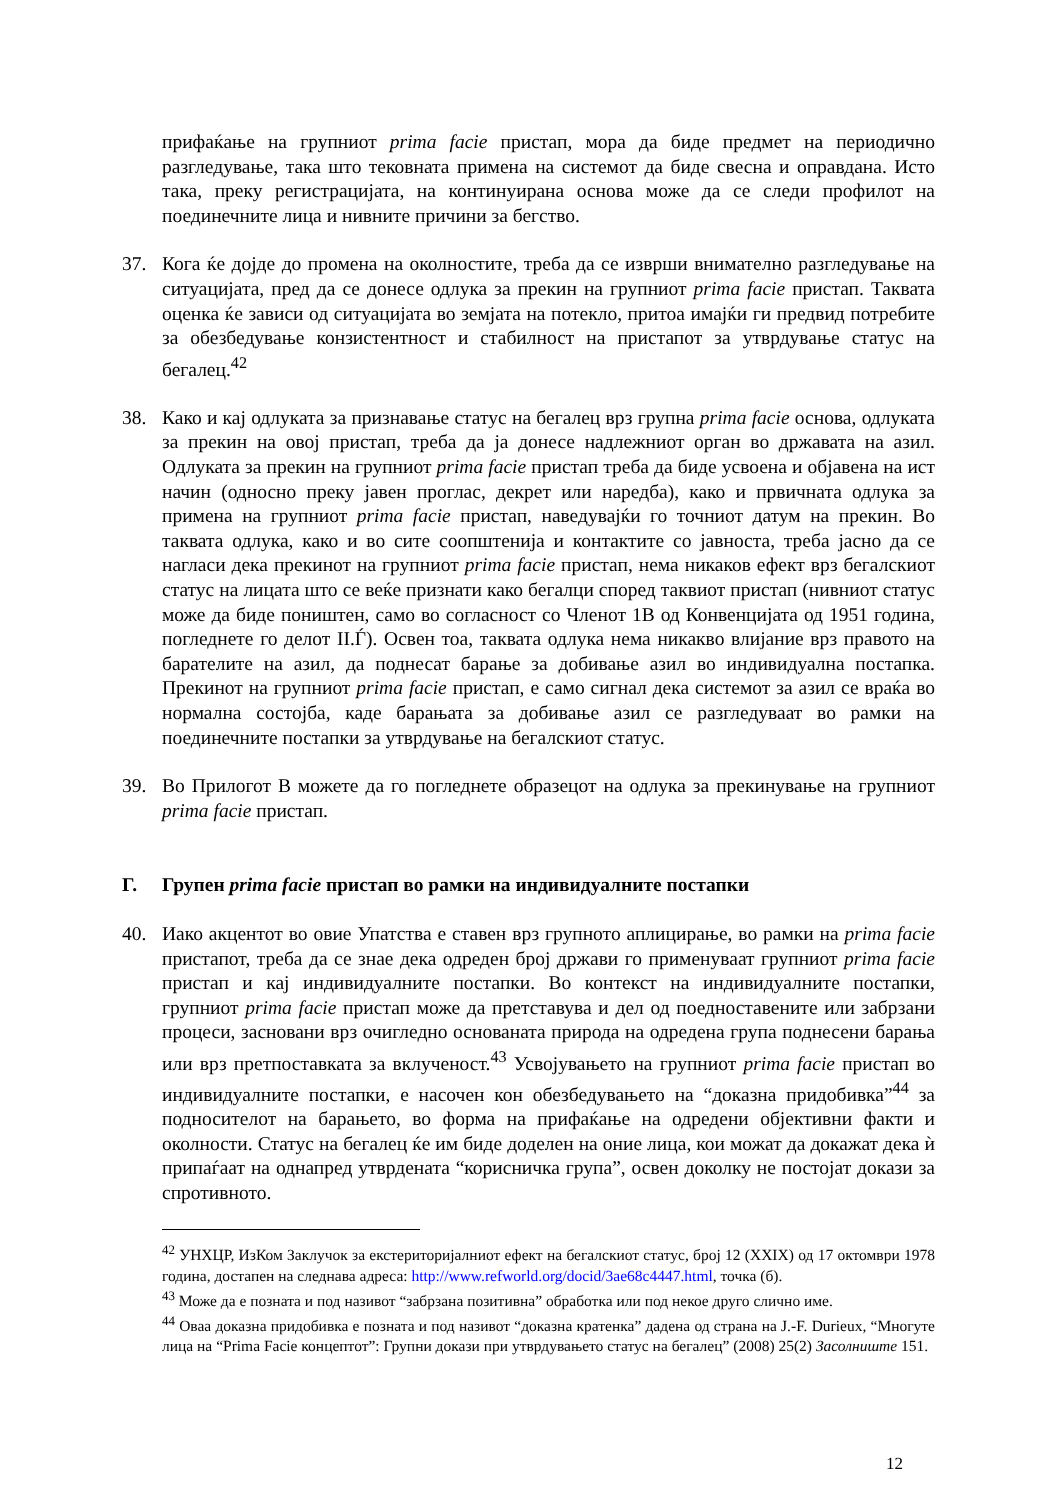прифаќање на групниот prima facie пристап, мора да биде предмет на периодично разгледување, така што тековната примена на системот да биде свесна и оправдана. Исто така, преку регистрацијата, на континуирана основа може да се следи профилот на поединечните лица и нивните причини за бегство.
37. Кога ќе дојде до промена на околностите, треба да се изврши внимателно разгледување на ситуацијата, пред да се донесе одлука за прекин на групниот prima facie пристап. Таквата оценка ќе зависи од ситуацијата во земјата на потекло, притоа имајќи ги предвид потребите за обезбедување конзистентност и стабилност на пристапот за утврдување статус на бегалец.<sup>42</sup>
38. Како и кај одлуката за признавање статус на бегалец врз групна prima facie основа, одлуката за прекин на овој пристап, треба да ја донесе надлежниот орган во државата на азил. Одлуката за прекин на групниот prima facie пристап треба да биде усвоена и објавена на ист начин (односно преку јавен проглас, декрет или наредба), како и првичната одлука за примена на групниот prima facie пристап, наведувајќи го точниот датум на прекин. Во таквата одлука, како и во сите соопштенија и контактите со јавноста, треба јасно да се нагласи дека прекинот на групниот prima facie пристап, нема никаков ефект врз бегалскиот статус на лицата што се веќе признати како бегалци според таквиот пристап (нивниот статус може да биде поништен, само во согласност со Членот 1В од Конвенцијата од 1951 година, погледнете го делот II.Ѓ). Освен тоа, таквата одлука нема никакво влијание врз правото на барателите на азил, да поднесат барање за добивање азил во индивидуална постапка. Прекинот на групниот prima facie пристап, е само сигнал дека системот за азил се враќа во нормална состојба, каде барањата за добивање азил се разгледуваат во рамки на поединечните постапки за утврдување на бегалскиот статус.
39. Во Прилогот В можете да го погледнете образецот на одлука за прекинување на групниот prima facie пристап.
Г. Групен prima facie пристап во рамки на индивидуалните постапки
40. Иако акцентот во овие Упатства е ставен врз групното аплицирање, во рамки на prima facie пристапот, треба да се знае дека одреден број држави го применуваат групниот prima facie пристап и кај индивидуалните постапки. Во контекст на индивидуалните постапки, групниот prima facie пристап може да претставува и дел од поедноставените или забрзани процеси, засновани врз очигледно основаната природа на одредена група поднесени барања или врз претпоставката за вклученост.<sup>43</sup> Усвојувањето на групниот prima facie пристап во индивидуалните постапки, е насочен кон обезбедувањето на “доказна придобивка”<sup>44</sup> за подносителот на барањето, во форма на прифаќање на одредени објективни факти и околности. Статус на бегалец ќе им биде доделен на оние лица, кои можат да докажат дека ѝ припаѓаат на однапред утврдената “корисничка група”, освен доколку не постојат докази за спротивното.
<sup>42</sup> УНХЦР, ИзКом Заклучок за екстериторијалниот ефект на бегалскиот статус, број 12 (XXIX) од 17 октомври 1978 година, достапен на следнава адреса: http://www.refworld.org/docid/3ae68c4447.html, точка (б).
<sup>43</sup> Може да е позната и под називот “забрзана позитивна” обработка или под некое друго слично име.
<sup>44</sup> Оваа доказна придобивка е позната и под називот “доказна кратенка” дадена од страна на J.-F. Durieux, “Многуте лица на “Prima Facie концептот”: Групни докази при утврдувањето статус на бегалец” (2008) 25(2) Засолниште 151.
12